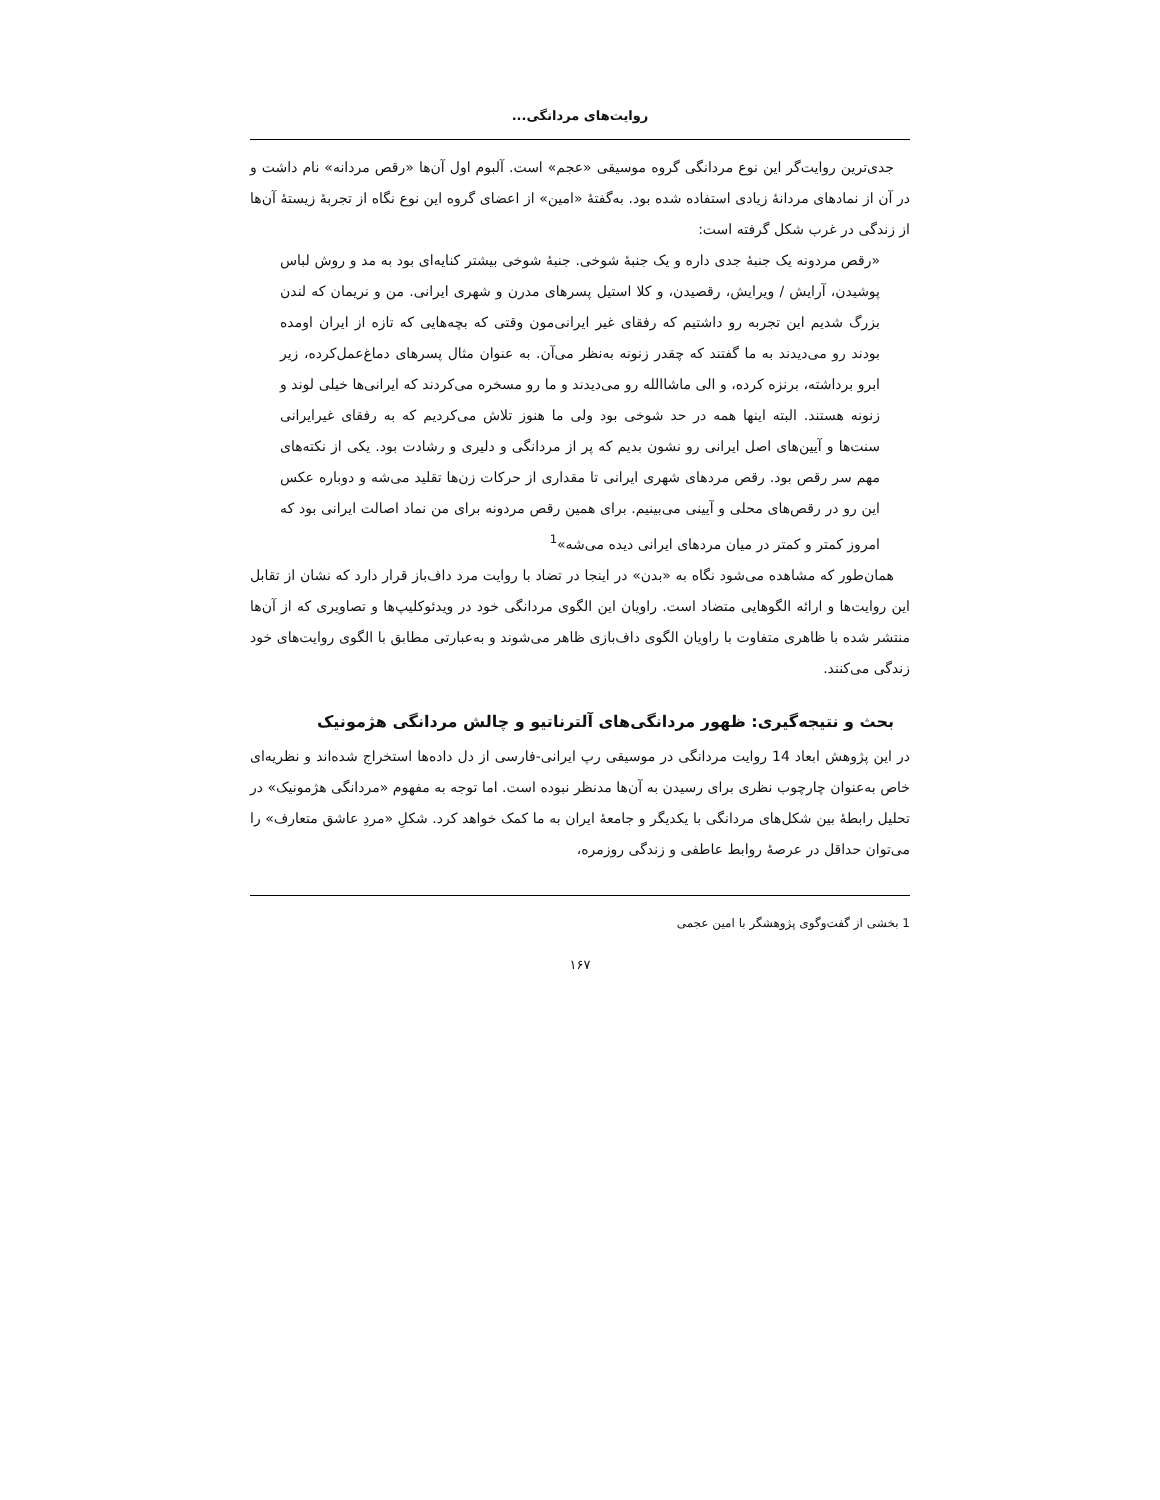روایت‌های مردانگی...
جدی‌ترین روایت‌گر این نوع مردانگی گروه موسیقی «عجم» است. آلبوم اول آن‌ها «رقص مردانه» نام داشت و در آن از نمادهای مردانهٔ زیادی استفاده شده بود. به‌گفتهٔ «امین» از اعضای گروه این نوع نگاه از تجربهٔ زیستهٔ آن‌ها از زندگی در غرب شکل گرفته است:
«رقص مردونه یک جنبهٔ جدی داره و یک جنبهٔ شوخی. جنبهٔ شوخی بیشتر کنایه‌ای بود به مد و روش لباس پوشیدن، آرایش / ویرایش، رقصیدن، و کلا استیل پسرهای مدرن و شهری ایرانی. من و نریمان که لندن بزرگ شدیم این تجربه رو داشتیم که رفقای غیر ایرانی‌مون وقتی که بچه‌هایی که تازه از ایران اومده بودند رو می‌دیدند به ما گفتند که چقدر زنونه به‌نظر می‌آن. به عنوان مثال پسرهای دماغ‌عمل‌کرده، زیر ابرو برداشته، برنزه کرده، و الی ماشاالله رو می‌دیدند و ما رو مسخره می‌کردند که ایرانی‌ها خیلی لوند و زنونه هستند. البته اینها همه در حد شوخی بود ولی ما هنوز تلاش می‌کردیم که به رفقای غیرایرانی سنت‌ها و آیین‌های اصل ایرانی رو نشون بدیم که پر از مردانگی و دلیری و رشادت بود. یکی از نکته‌های مهم سر رقص بود. رقص مردهای شهری ایرانی تا مقداری از حرکات زن‌ها تقلید می‌شه و دوباره عکس این رو در رقص‌های محلی و آیینی می‌بینیم. برای همین رقص مردونه برای من نماد اصالت ایرانی بود که امروز کمتر و کمتر در میان مردهای ایرانی دیده می‌شه»<sup>1</sup>
همان‌طور که مشاهده می‌شود نگاه به «بدن» در اینجا در تضاد با روایت مرد داف‌باز قرار دارد که نشان از تقابل این روایت‌ها و ارائه الگوهایی متضاد است. راویان این الگوی مردانگی خود در ویدئوکلیپ‌ها و تصاویری که از آن‌ها منتشر شده با ظاهری متفاوت با راویان الگوی داف‌بازی ظاهر می‌شوند و به‌عبارتی مطابق با الگوی روایت‌های خود زندگی می‌کنند.
بحث و نتیجه‌گیری: ظهور مردانگی‌های آلترناتیو و چالش مردانگی هژمونیک
در این پژوهش ابعاد 14 روایت مردانگی در موسیقی رپ ایرانی-فارسی از دل داده‌ها استخراج شده‌اند و نظریه‌ای خاص به‌عنوان چارچوب نظری برای رسیدن به آن‌ها مدنظر نبوده است. اما توجه به مفهوم «مردانگی هژمونیک» در تحلیل رابطهٔ بین شکل‌های مردانگی با یکدیگر و جامعهٔ ایران به ما کمک خواهد کرد. شکلِ «مردِ عاشق متعارف» را می‌توان حداقل در عرصهٔ روابط عاطفی و زندگی روزمره،
1 بخشی از گفت‌وگوی پژوهشگر با امین عجمی
۱۶۷